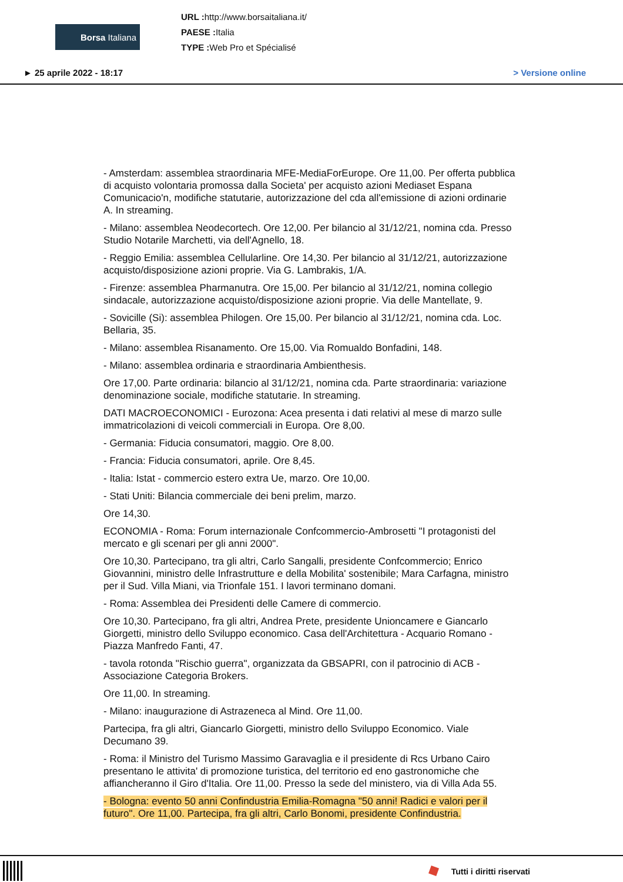Borsa Italiana
URL : http://www.borsaitaliana.it/
PAESE : Italia
TYPE : Web Pro et Spécialisé
► 25 aprile 2022 - 18:17 > Versione online
- Amsterdam: assemblea straordinaria MFE-MediaForEurope. Ore 11,00. Per offerta pubblica di acquisto volontaria promossa dalla Societa' per acquisto azioni Mediaset Espana Comunicacio'n, modifiche statutarie, autorizzazione del cda all'emissione di azioni ordinarie A. In streaming.
- Milano: assemblea Neodecortech. Ore 12,00. Per bilancio al 31/12/21, nomina cda. Presso Studio Notarile Marchetti, via dell'Agnello, 18.
- Reggio Emilia: assemblea Cellularline. Ore 14,30. Per bilancio al 31/12/21, autorizzazione acquisto/disposizione azioni proprie. Via G. Lambrakis, 1/A.
- Firenze: assemblea Pharmanutra. Ore 15,00. Per bilancio al 31/12/21, nomina collegio sindacale, autorizzazione acquisto/disposizione azioni proprie. Via delle Mantellate, 9.
- Sovicille (Si): assemblea Philogen. Ore 15,00. Per bilancio al 31/12/21, nomina cda. Loc. Bellaria, 35.
- Milano: assemblea Risanamento. Ore 15,00. Via Romualdo Bonfadini, 148.
- Milano: assemblea ordinaria e straordinaria Ambienthesis.
Ore 17,00. Parte ordinaria: bilancio al 31/12/21, nomina cda. Parte straordinaria: variazione denominazione sociale, modifiche statutarie. In streaming.
DATI MACROECONOMICI - Eurozona: Acea presenta i dati relativi al mese di marzo sulle immatricolazioni di veicoli commerciali in Europa. Ore 8,00.
- Germania: Fiducia consumatori, maggio. Ore 8,00.
- Francia: Fiducia consumatori, aprile. Ore 8,45.
- Italia: Istat - commercio estero extra Ue, marzo. Ore 10,00.
- Stati Uniti: Bilancia commerciale dei beni prelim, marzo.
Ore 14,30.
ECONOMIA - Roma: Forum internazionale Confcommercio-Ambrosetti "I protagonisti del mercato e gli scenari per gli anni 2000".
Ore 10,30. Partecipano, tra gli altri, Carlo Sangalli, presidente Confcommercio; Enrico Giovannini, ministro delle Infrastrutture e della Mobilita' sostenibile; Mara Carfagna, ministro per il Sud. Villa Miani, via Trionfale 151. I lavori terminano domani.
- Roma: Assemblea dei Presidenti delle Camere di commercio.
Ore 10,30. Partecipano, fra gli altri, Andrea Prete, presidente Unioncamere e Giancarlo Giorgetti, ministro dello Sviluppo economico. Casa dell'Architettura - Acquario Romano - Piazza Manfredo Fanti, 47.
- tavola rotonda "Rischio guerra", organizzata da GBSAPRI, con il patrocinio di ACB - Associazione Categoria Brokers.
Ore 11,00. In streaming.
- Milano: inaugurazione di Astrazeneca al Mind. Ore 11,00.
Partecipa, fra gli altri, Giancarlo Giorgetti, ministro dello Sviluppo Economico. Viale Decumano 39.
- Roma: il Ministro del Turismo Massimo Garavaglia e il presidente di Rcs Urbano Cairo presentano le attivita' di promozione turistica, del territorio ed eno gastronomiche che affiancheranno il Giro d'Italia. Ore 11,00. Presso la sede del ministero, via di Villa Ada 55.
- Bologna: evento 50 anni Confindustria Emilia-Romagna "50 anni! Radici e valori per il futuro". Ore 11,00. Partecipa, fra gli altri, Carlo Bonomi, presidente Confindustria.
Tutti i diritti riservati